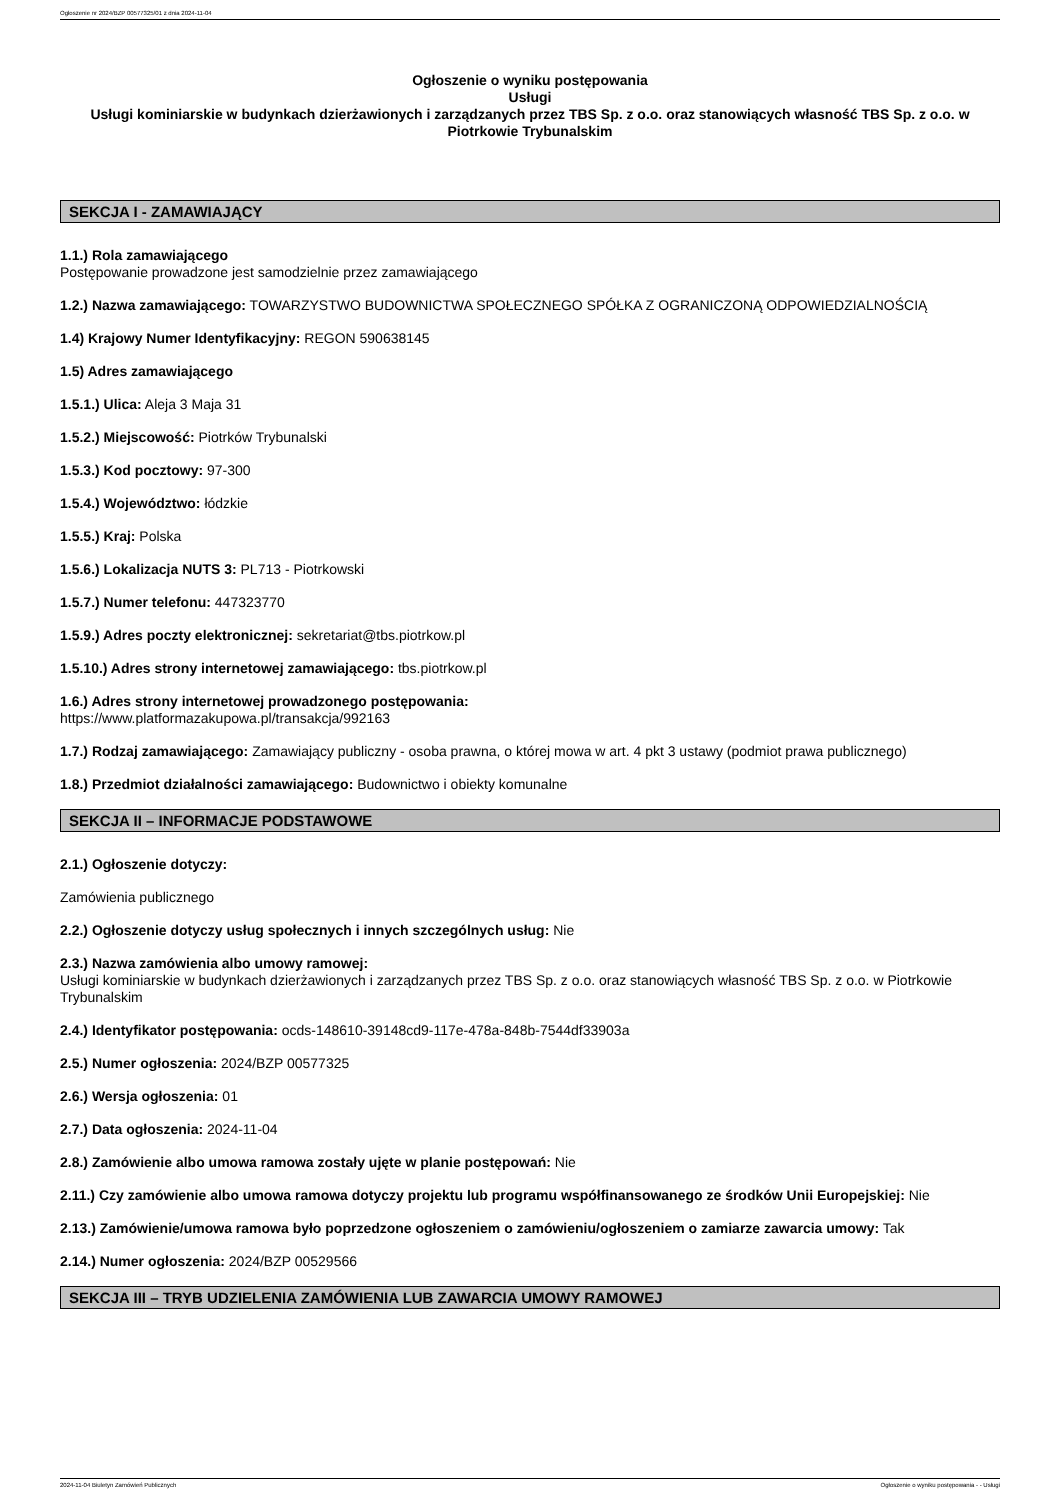Ogłoszenie nr 2024/BZP 00577325/01 z dnia 2024-11-04
Ogłoszenie o wyniku postępowania
Usługi
Usługi kominiarskie w budynkach dzierżawionych i zarządzanych przez TBS Sp. z o.o. oraz stanowiących własność TBS Sp. z o.o. w Piotrkowie Trybunalskim
SEKCJA I - ZAMAWIAJĄCY
1.1.) Rola zamawiającego
Postępowanie prowadzone jest samodzielnie przez zamawiającego
1.2.) Nazwa zamawiającego: TOWARZYSTWO BUDOWNICTWA SPOŁECZNEGO SPÓŁKA Z OGRANICZONĄ ODPOWIEDZIALNOŚCIĄ
1.4) Krajowy Numer Identyfikacyjny: REGON 590638145
1.5) Adres zamawiającego
1.5.1.) Ulica: Aleja 3 Maja 31
1.5.2.) Miejscowość: Piotrków Trybunalski
1.5.3.) Kod pocztowy: 97-300
1.5.4.) Województwo: łódzkie
1.5.5.) Kraj: Polska
1.5.6.) Lokalizacja NUTS 3: PL713 - Piotrkowski
1.5.7.) Numer telefonu: 447323770
1.5.9.) Adres poczty elektronicznej: sekretariat@tbs.piotrkow.pl
1.5.10.) Adres strony internetowej zamawiającego: tbs.piotrkow.pl
1.6.) Adres strony internetowej prowadzonego postępowania:
https://www.platformazakupowa.pl/transakcja/992163
1.7.) Rodzaj zamawiającego: Zamawiający publiczny - osoba prawna, o której mowa w art. 4 pkt 3 ustawy (podmiot prawa publicznego)
1.8.) Przedmiot działalności zamawiającego: Budownictwo i obiekty komunalne
SEKCJA II – INFORMACJE PODSTAWOWE
2.1.) Ogłoszenie dotyczy:
Zamówienia publicznego
2.2.) Ogłoszenie dotyczy usług społecznych i innych szczególnych usług: Nie
2.3.) Nazwa zamówienia albo umowy ramowej:
Usługi kominiarskie w budynkach dzierżawionych i zarządzanych przez TBS Sp. z o.o. oraz stanowiących własność TBS Sp. z o.o. w Piotrkowie Trybunalskim
2.4.) Identyfikator postępowania: ocds-148610-39148cd9-117e-478a-848b-7544df33903a
2.5.) Numer ogłoszenia: 2024/BZP 00577325
2.6.) Wersja ogłoszenia: 01
2.7.) Data ogłoszenia: 2024-11-04
2.8.) Zamówienie albo umowa ramowa zostały ujęte w planie postępowań: Nie
2.11.) Czy zamówienie albo umowa ramowa dotyczy projektu lub programu współfinansowanego ze środków Unii Europejskiej: Nie
2.13.) Zamówienie/umowa ramowa było poprzedzone ogłoszeniem o zamówieniu/ogłoszeniem o zamiarze zawarcia umowy: Tak
2.14.) Numer ogłoszenia: 2024/BZP 00529566
SEKCJA III – TRYB UDZIELENIA ZAMÓWIENIA LUB ZAWARCIA UMOWY RAMOWEJ
2024-11-04 Biuletyn Zamówień Publicznych Ogłoszenie o wyniku postępowania - - Usługi